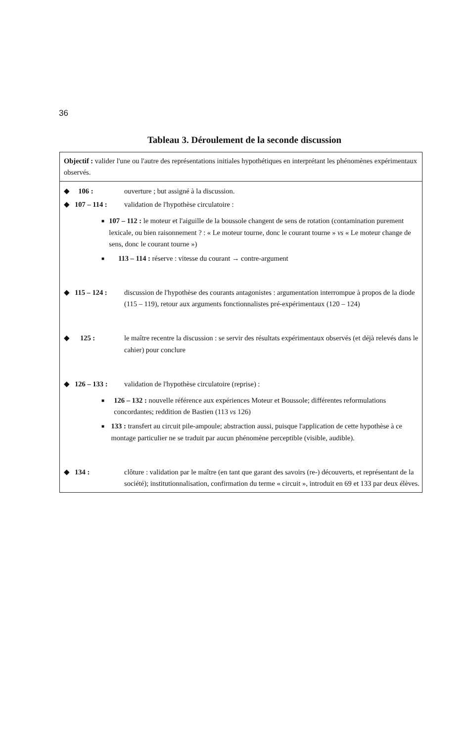36
Tableau 3. Déroulement de la seconde discussion
Objectif : valider l'une ou l'autre des représentations initiales hypothétiques en interprétant les phénomènes expérimentaux observés.
| ◆ | 106 : | ouverture ; but assigné à la discussion. |
| ◆ | 107 – 114 : | validation de l'hypothèse circulatoire : |
| ■ 107 – 112 : le moteur et l'aiguille de la boussole changent de sens de rotation (contamination purement lexicale, ou bien raisonnement ? : « Le moteur tourne, donc le courant tourne » vs « Le moteur change de sens, donc le courant tourne ») ■ 113 – 114 : réserve : vitesse du courant → contre-argument | | |
| ◆ | 115 – 124 : | discussion de l'hypothèse des courants antagonistes : argumentation interrompue à propos de la diode (115 – 119), retour aux arguments fonctionnalistes pré-expérimentaux (120 – 124) |
| ◆ | 125 : | le maître recentre la discussion : se servir des résultats expérimentaux observés (et déjà relevés dans le cahier) pour conclure |
| ◆ | 126 – 133 : | validation de l'hypothèse circulatoire (reprise) : |
| ■ 126 – 132 : nouvelle référence aux expériences Moteur et Boussole; différentes reformulations concordantes; reddition de Bastien (113 vs 126) ■ 133 : transfert au circuit pile-ampoule; abstraction aussi, puisque l'application de cette hypothèse à ce montage particulier ne se traduit par aucun phénomène perceptible (visible, audible). | | |
| ◆ | 134 : | clôture : validation par le maître (en tant que garant des savoirs (re-) découverts, et représentant de la société); institutionnalisation, confirmation du terme « circuit », introduit en 69 et 133 par deux élèves. |